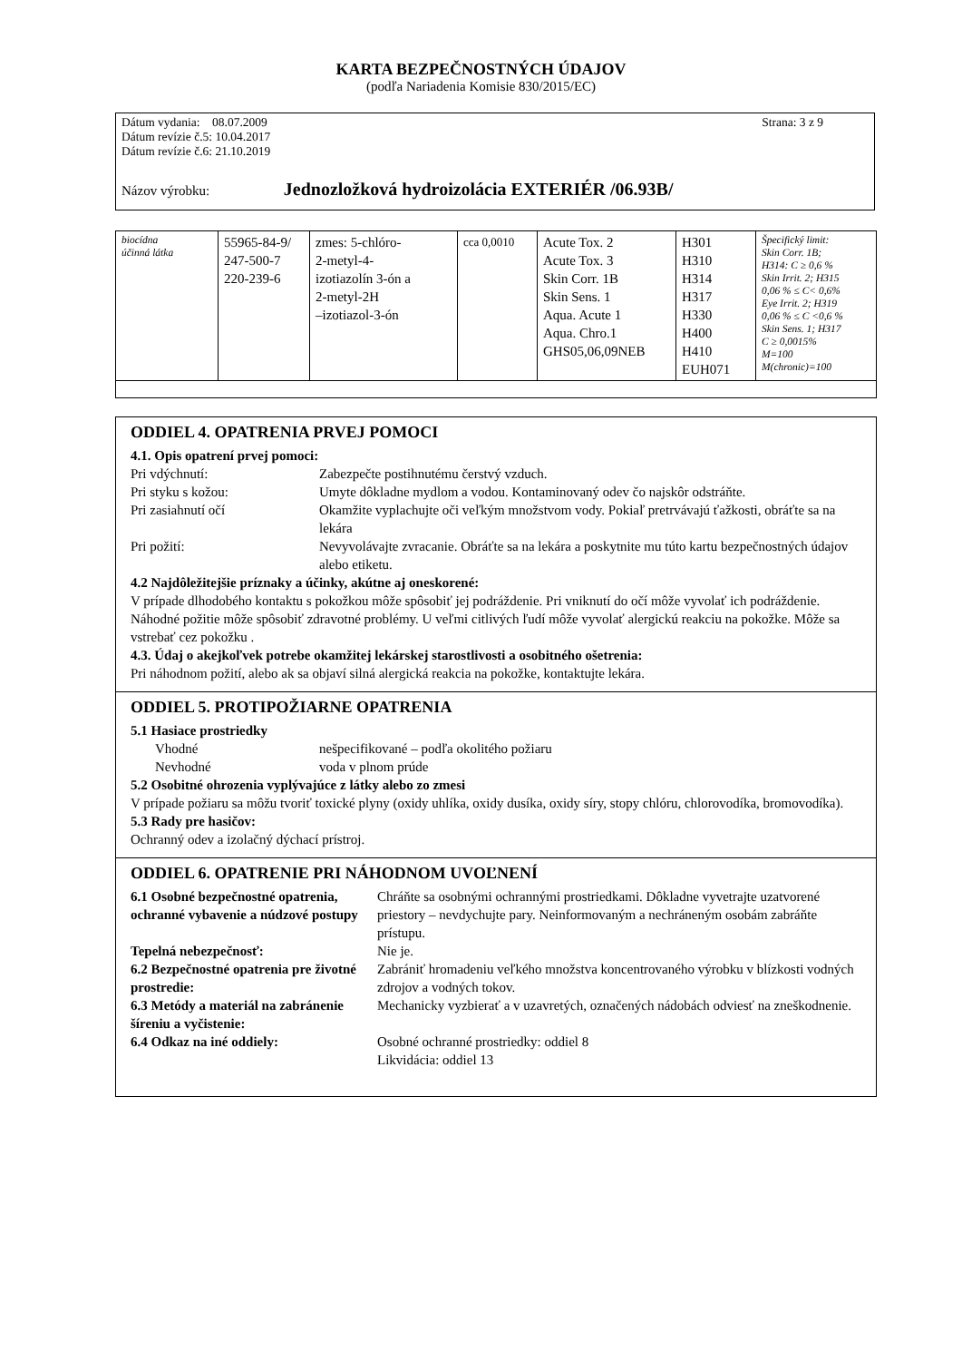KARTA BEZPEČNOSTNÝCH ÚDAJOV
(podľa Nariadenia Komisie 830/2015/EC)
Dátum vydania: 08.07.2009 Strana: 3 z 9
Dátum revízie č.5: 10.04.2017
Dátum revízie č.6: 21.10.2019
Názov výrobku: Jednozložková hydroizolácia EXTERIÉR /06.93B/
| biocídna účinná látka | 55965-84-9/ 247-500-7 220-239-6 | zmes: 5-chlóro- 2-metyl-4- izotiazolín 3-ón a 2-metyl-2H –izotiazol-3-ón | cca 0,0010 | Acute Tox. 2 Acute Tox. 3 Skin Corr. 1B Skin Sens. 1 Aqua. Acute 1 Aqua. Chro.1 GHS05,06,09NEB | H301 H310 H314 H317 H330 H400 H410 EUH071 | Špecifický limit: Skin Corr. 1B; H314: C ≥ 0,6 % Skin Irrit. 2; H315 0,06 % ≤ C< 0,6% Eye Irrit. 2; H319 0,06 % ≤ C <0,6 % Skin Sens. 1; H317 C ≥ 0,0015% M=100 M(chronic)=100 |
ODDIEL 4. OPATRENIA PRVEJ POMOCI
4.1. Opis opatrení prvej pomoci:
Pri vdýchnutí: Zabezpečte postihnutému čerstvý vzduch. Pri styku s kožou: Umyte dôkladne mydlom a vodou. Kontaminovaný odev čo najskôr odstráňte. Pri zasiahnutí očí Okamžite vyplachujte oči veľkým množstvom vody. Pokiaľ pretrvávajú ťažkosti, obráťte sa na lekára Pri požití: Nevyvolávajte zvracanie. Obráťte sa na lekára a poskytnite mu túto kartu bezpečnostných údajov alebo etiketu.
4.2 Najdôležitejšie príznaky a účinky, akútne aj oneskorené:
V prípade dlhodobého kontaktu s pokožkou môže spôsobiť jej podráždenie. Pri vniknutí do očí môže vyvolať ich podráždenie. Náhodné požitie môže spôsobiť zdravotné problémy. U veľmi citlivých ľudí môže vyvolať alergickú reakciu na pokožke. Môže sa vstrebať cez pokožku .
4.3. Údaj o akejkoľvek potrebe okamžitej lekárskej starostlivosti a osobitného ošetrenia:
Pri náhodnom požití, alebo ak sa objaví silná alergická reakcia na pokožke, kontaktujte lekára.
ODDIEL 5. PROTIPOŽIARNE OPATRENIA
5.1 Hasiace prostriedky
Vhodné nešpecifikované – podľa okolitého požiaru Nevhodné voda v plnom prúde
5.2 Osobitné ohrozenia vyplývajúce z látky alebo zo zmesi
V prípade požiaru sa môžu tvoriť toxické plyny (oxidy uhlíka, oxidy dusíka, oxidy síry, stopy chlóru, chlorovodíka, bromovodíka).
5.3 Rady pre hasičov:
Ochranný odev a izolačný dýchací prístroj.
ODDIEL 6. OPATRENIE PRI NÁHODNOM UVOĽNENÍ
6.1 Osobné bezpečnostné opatrenia, ochranné vybavenie a núdzové postupy Chráňte sa osobnými ochrannými prostriedkami. Dôkladne vyvetrajte uzatvorené priestory – nevdychujte pary. Neinformovaným a nechráneným osobám zabráňte prístupu. Tepelná nebezpečnosť: Nie je. 6.2 Bezpečnostné opatrenia pre životné prostredie: Zabrániť hromadeniu veľkého množstva koncentrovaného výrobku v blízkosti vodných zdrojov a vodných tokov. 6.3 Metódy a materiál na zabránenie šíreniu a vyčistenie: Mechanicky vyzbierať a v uzavretých, označených nádobách odviesť na zneškodnenie. 6.4 Odkaz na iné oddiely: Osobné ochranné prostriedky: oddiel 8
Likvidácia: oddiel 13